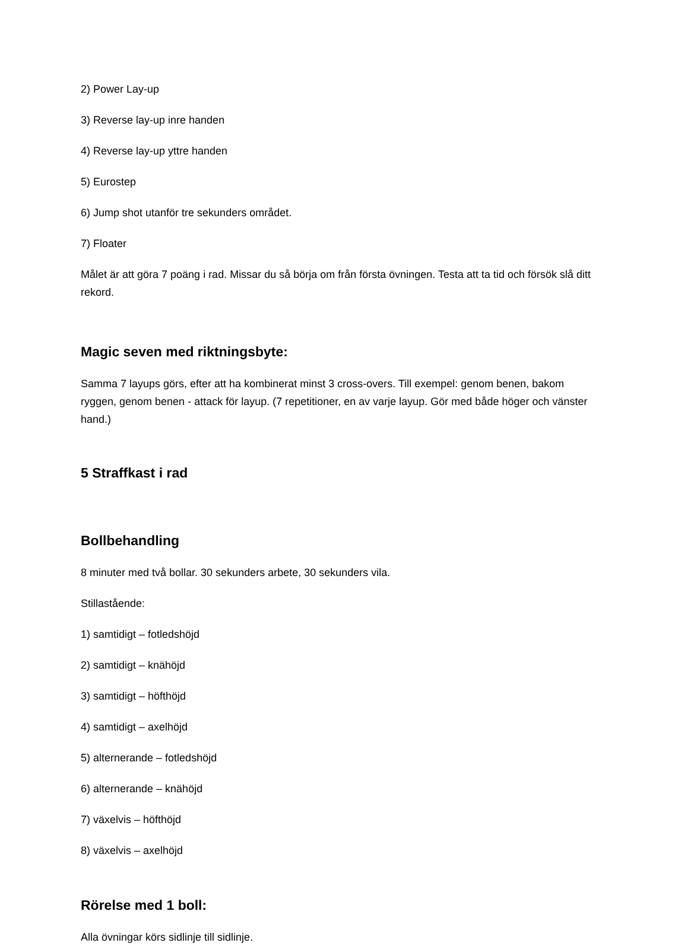2) Power Lay-up
3) Reverse lay-up inre handen
4) Reverse lay-up yttre handen
5) Eurostep
6) Jump shot utanför tre sekunders området.
7) Floater
Målet är att göra 7 poäng i rad. Missar du så börja om från första övningen. Testa att ta tid och försök slå ditt rekord.
Magic seven med riktningsbyte:
Samma 7 layups görs, efter att ha kombinerat minst 3 cross-overs. Till exempel: genom benen, bakom ryggen, genom benen - attack för layup. (7 repetitioner, en av varje layup. Gör med både höger och vänster hand.)
5 Straffkast i rad
Bollbehandling
8 minuter med två bollar. 30 sekunders arbete, 30 sekunders vila.
Stillastående:
1) samtidigt – fotledshöjd
2) samtidigt – knähöjd
3) samtidigt – höfthöjd
4) samtidigt – axelhöjd
5) alternerande – fotledshöjd
6) alternerande – knähöjd
7) växelvis – höfthöjd
8) växelvis – axelhöjd
Rörelse med 1 boll:
Alla övningar körs sidlinje till sidlinje.